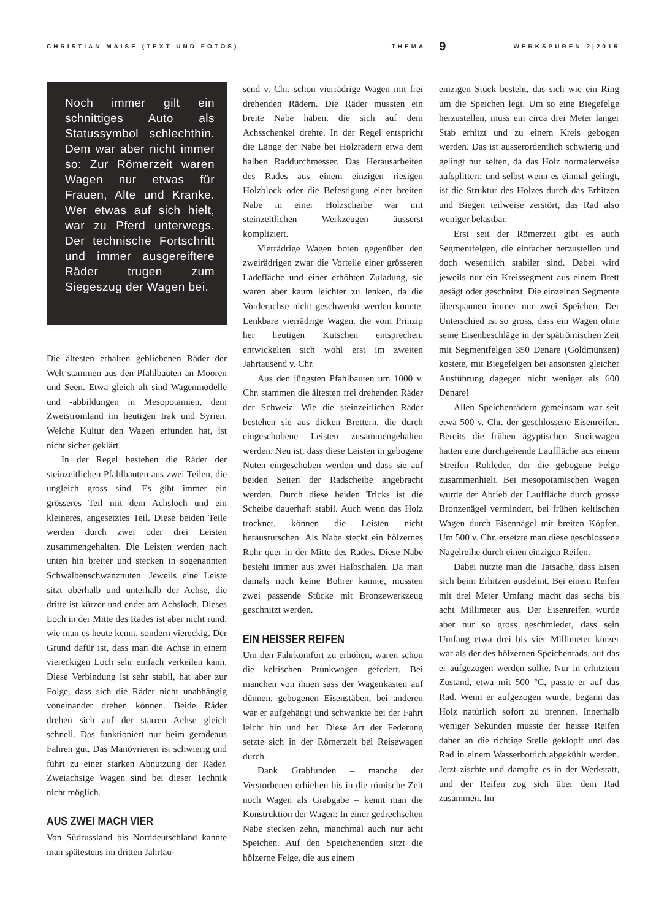CHRISTIAN MAISE (TEXT UND FOTOS) THEMA 9 WERKSPUREN 2|2015
Noch immer gilt ein schnittiges Auto als Statussymbol schlechthin. Dem war aber nicht immer so: Zur Römerzeit waren Wagen nur etwas für Frauen, Alte und Kranke. Wer etwas auf sich hielt, war zu Pferd unterwegs. Der technische Fortschritt und immer ausgereiftere Räder trugen zum Siegeszug der Wagen bei.
Die ältesten erhalten gebliebenen Räder der Welt stammen aus den Pfahlbauten an Mooren und Seen. Etwa gleich alt sind Wagenmodelle und -abbildungen in Mesopotamien, dem Zweistromland im heutigen Irak und Syrien. Welche Kultur den Wagen erfunden hat, ist nicht sicher geklärt.
In der Regel bestehen die Räder der steinzeitlichen Pfahlbauten aus zwei Teilen, die ungleich gross sind. Es gibt immer ein grösseres Teil mit dem Achsloch und ein kleineres, angesetztes Teil. Diese beiden Teile werden durch zwei oder drei Leisten zusammengehalten. Die Leisten werden nach unten hin breiter und stecken in sogenannten Schwalbenschwanznuten. Jeweils eine Leiste sitzt oberhalb und unterhalb der Achse, die dritte ist kürzer und endet am Achsloch. Dieses Loch in der Mitte des Rades ist aber nicht rund, wie man es heute kennt, sondern viereckig. Der Grund dafür ist, dass man die Achse in einem viereckigen Loch sehr einfach verkeilen kann. Diese Verbindung ist sehr stabil, hat aber zur Folge, dass sich die Räder nicht unabhängig voneinander drehen können. Beide Räder drehen sich auf der starren Achse gleich schnell. Das funktioniert nur beim geradeaus Fahren gut. Das Manövrieren ist schwierig und führt zu einer starken Abnutzung der Räder. Zweiachsige Wagen sind bei dieser Technik nicht möglich.
AUS ZWEI MACH VIER
Von Südrussland bis Norddeutschland kannte man spätestens im dritten Jahrtau-
send v. Chr. schon vierrädrige Wagen mit frei drehenden Rädern. Die Räder mussten ein breite Nabe haben, die sich auf dem Achsschenkel drehte. In der Regel entspricht die Länge der Nabe bei Holzrädern etwa dem halben Raddurchmesser. Das Herausarbeiten des Rades aus einem einzigen riesigen Holzblock oder die Befestigung einer breiten Nabe in einer Holzscheibe war mit steinzeitlichen Werkzeugen äusserst kompliziert.
Vierrädrige Wagen boten gegenüber den zweirädrigen zwar die Vorteile einer grösseren Ladefläche und einer erhöhten Zuladung, sie waren aber kaum leichter zu lenken, da die Vorderachse nicht geschwenkt werden konnte. Lenkbare vierrädrige Wagen, die vom Prinzip her heutigen Kutschen entsprechen, entwickelten sich wohl erst im zweiten Jahrtausend v. Chr.
Aus den jüngsten Pfahlbauten um 1000 v. Chr. stammen die ältesten frei drehenden Räder der Schweiz. Wie die steinzeitlichen Räder bestehen sie aus dicken Brettern, die durch eingeschobene Leisten zusammengehalten werden. Neu ist, dass diese Leisten in gebogene Nuten eingeschoben werden und dass sie auf beiden Seiten der Radscheibe angebracht werden. Durch diese beiden Tricks ist die Scheibe dauerhaft stabil. Auch wenn das Holz trocknet, können die Leisten nicht herausrutschen. Als Nabe steckt ein hölzernes Rohr quer in der Mitte des Rades. Diese Nabe besteht immer aus zwei Halbschalen. Da man damals noch keine Bohrer kannte, mussten zwei passende Stücke mit Bronzewerkzeug geschnitzt werden.
EIN HEISSER REIFEN
Um den Fahrkomfort zu erhöhen, waren schon die keltischen Prunkwagen gefedert. Bei manchen von ihnen sass der Wagenkasten auf dünnen, gebogenen Eisenstäben, bei anderen war er aufgehängt und schwankte bei der Fahrt leicht hin und her. Diese Art der Federung setzte sich in der Römerzeit bei Reisewagen durch.
Dank Grabfunden – manche der Verstorbenen erhielten bis in die römische Zeit noch Wagen als Grabgabe – kennt man die Konstruktion der Wagen: In einer gedrechselten Nabe stecken zehn, manchmal auch nur acht Speichen. Auf den Speichenenden sitzt die hölzerne Felge, die aus einem
einzigen Stück besteht, das sich wie ein Ring um die Speichen legt. Um so eine Biegefelge herzustellen, muss ein circa drei Meter langer Stab erhitzt und zu einem Kreis gebogen werden. Das ist ausserordentlich schwierig und gelingt nur selten, da das Holz normalerweise aufsplittert; und selbst wenn es einmal gelingt, ist die Struktur des Holzes durch das Erhitzen und Biegen teilweise zerstört, das Rad also weniger belastbar.
Erst seit der Römerzeit gibt es auch Segmentfelgen, die einfacher herzustellen und doch wesentlich stabiler sind. Dabei wird jeweils nur ein Kreissegment aus einem Brett gesägt oder geschnitzt. Die einzelnen Segmente überspannen immer nur zwei Speichen. Der Unterschied ist so gross, dass ein Wagen ohne seine Eisenbeschläge in der spätrömischen Zeit mit Segmentfelgen 350 Denare (Goldmünzen) kostete, mit Biegefelgen bei ansonsten gleicher Ausführung dagegen nicht weniger als 600 Denare!
Allen Speichenrädern gemeinsam war seit etwa 500 v. Chr. der geschlossene Eisenreifen. Bereits die frühen ägyptischen Streitwagen hatten eine durchgehende Lauffläche aus einem Streifen Rohleder, der die gebogene Felge zusammenhielt. Bei mesopotamischen Wagen wurde der Abrieb der Lauffläche durch grosse Bronzenägel vermindert, bei frühen keltischen Wagen durch Eisennägel mit breiten Köpfen. Um 500 v. Chr. ersetzte man diese geschlossene Nagelreihe durch einen einzigen Reifen.
Dabei nutzte man die Tatsache, dass Eisen sich beim Erhitzen ausdehnt. Bei einem Reifen mit drei Meter Umfang macht das sechs bis acht Millimeter aus. Der Eisenreifen wurde aber nur so gross geschmiedet, dass sein Umfang etwa drei bis vier Millimeter kürzer war als der des hölzernen Speichenrads, auf das er aufgezogen werden sollte. Nur in erhitztem Zustand, etwa mit 500 °C, passte er auf das Rad. Wenn er aufgezogen wurde, begann das Holz natürlich sofort zu brennen. Innerhalb weniger Sekunden musste der heisse Reifen daher an die richtige Stelle geklopft und das Rad in einem Wasserbottich abgekühlt werden. Jetzt zischte und dampfte es in der Werkstatt, und der Reifen zog sich über dem Rad zusammen. Im